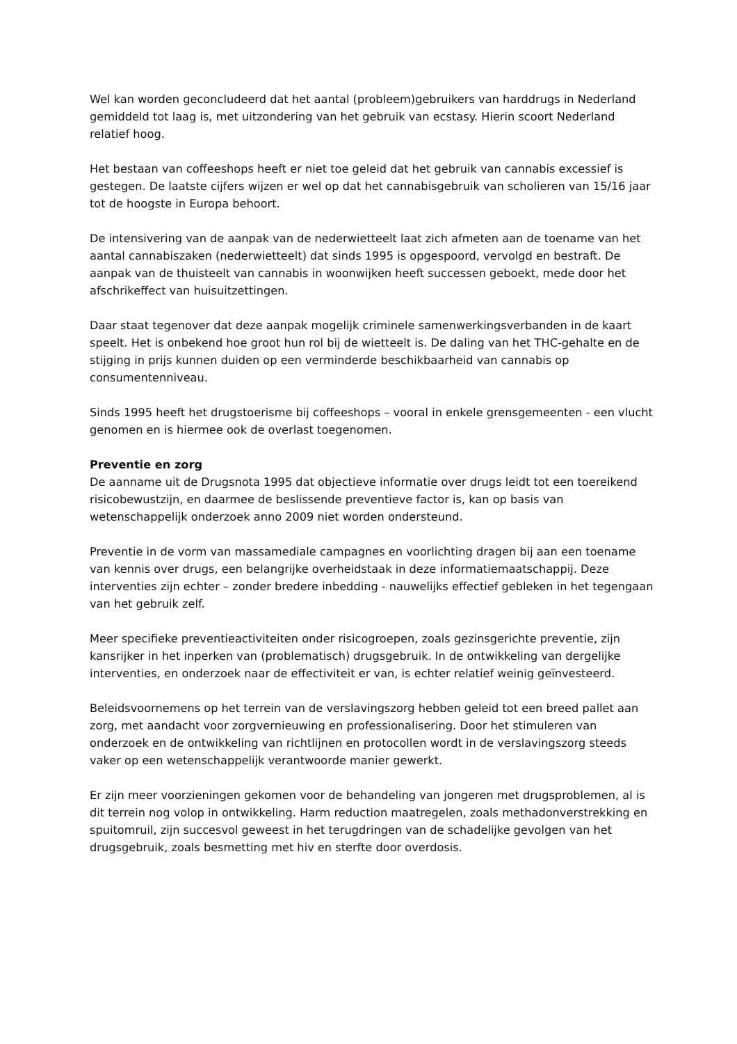Wel kan worden geconcludeerd dat het aantal (probleem)gebruikers van harddrugs in Nederland gemiddeld tot laag is, met uitzondering van het gebruik van ecstasy. Hierin scoort Nederland relatief hoog.
Het bestaan van coffeeshops heeft er niet toe geleid dat het gebruik van cannabis excessief is gestegen. De laatste cijfers wijzen er wel op dat het cannabisgebruik van scholieren van 15/16 jaar tot de hoogste in Europa behoort.
De intensivering van de aanpak van de nederwietteelt laat zich afmeten aan de toename van het aantal cannabiszaken (nederwietteelt) dat sinds 1995 is opgespoord, vervolgd en bestraft. De aanpak van de thuisteelt van cannabis in woonwijken heeft successen geboekt, mede door het afschrikeffect van huisuitzettingen.
Daar staat tegenover dat deze aanpak mogelijk criminele samenwerkingsverbanden in de kaart speelt. Het is onbekend hoe groot hun rol bij de wietteelt is. De daling van het THC-gehalte en de stijging in prijs kunnen duiden op een verminderde beschikbaarheid van cannabis op consumentenniveau.
Sinds 1995 heeft het drugstoerisme bij coffeeshops – vooral in enkele grensgemeenten - een vlucht genomen en is hiermee ook de overlast toegenomen.
Preventie en zorg
De aanname uit de Drugsnota 1995 dat objectieve informatie over drugs leidt tot een toereikend risicobewustzijn, en daarmee de beslissende preventieve factor is, kan op basis van wetenschappelijk onderzoek anno 2009 niet worden ondersteund.
Preventie in de vorm van massamediale campagnes en voorlichting dragen bij aan een toename van kennis over drugs, een belangrijke overheidstaak in deze informatiemaatschappij. Deze interventies zijn echter – zonder bredere inbedding - nauwelijks effectief gebleken in het tegengaan van het gebruik zelf.
Meer specifieke preventieactiviteiten onder risicogroepen, zoals gezinsgerichte preventie, zijn kansrijker in het inperken van (problematisch) drugsgebruik. In de ontwikkeling van dergelijke interventies, en onderzoek naar de effectiviteit er van, is echter relatief weinig geïnvesteerd.
Beleidsvoornemens op het terrein van de verslavingszorg hebben geleid tot een breed pallet aan zorg, met aandacht voor zorgvernieuwing en professionalisering. Door het stimuleren van onderzoek en de ontwikkeling van richtlijnen en protocollen wordt in de verslavingszorg steeds vaker op een wetenschappelijk verantwoorde manier gewerkt.
Er zijn meer voorzieningen gekomen voor de behandeling van jongeren met drugsproblemen, al is dit terrein nog volop in ontwikkeling. Harm reduction maatregelen, zoals methadonverstrekking en spuitomruil, zijn succesvol geweest in het terugdringen van de schadelijke gevolgen van het drugsgebruik, zoals besmetting met hiv en sterfte door overdosis.